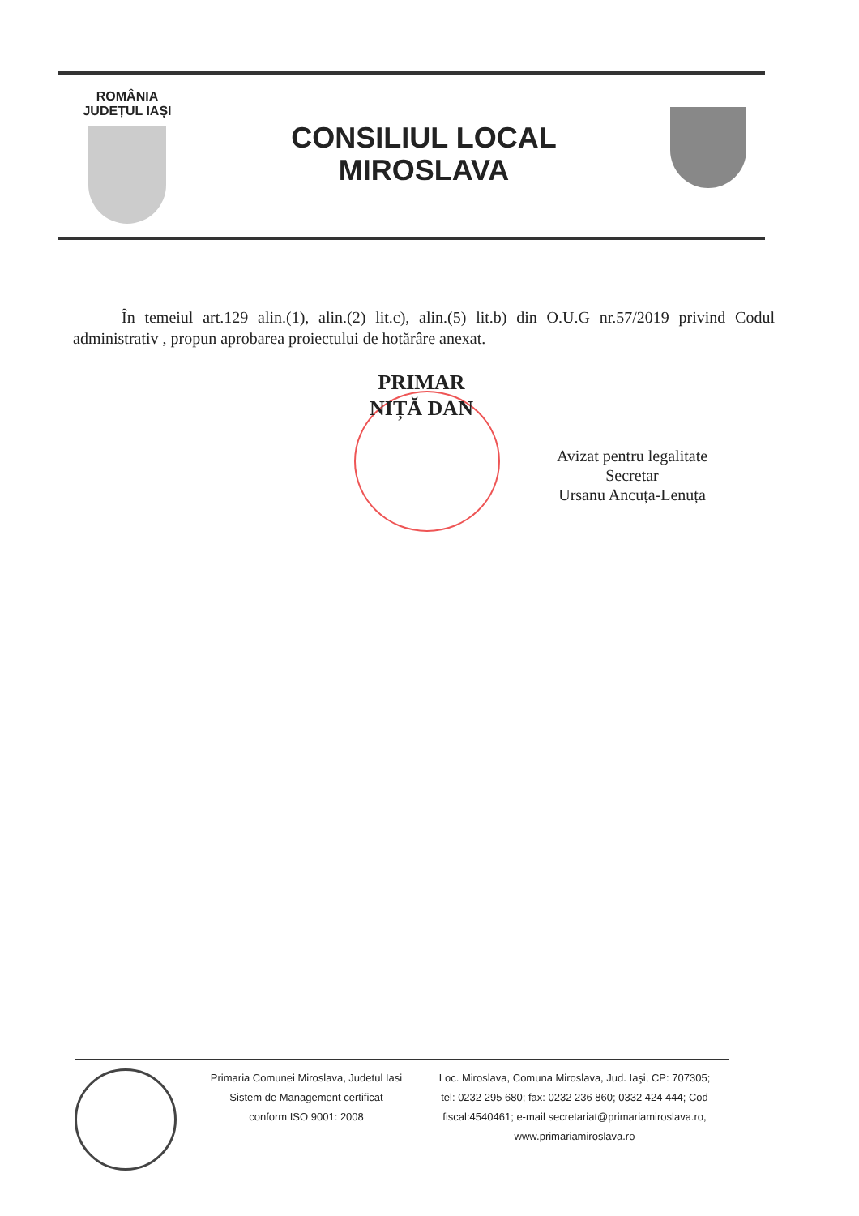ROMÂNIA
JUDEȚUL IAȘI
CONSILIUL LOCAL
MIROSLAVA
În temeiul art.129 alin.(1), alin.(2) lit.c), alin.(5) lit.b) din O.U.G nr.57/2019 privind Codul administrativ , propun aprobarea proiectului de hotărâre anexat.
PRIMAR
NIȚĂ DAN
Avizat pentru legalitate
Secretar
Ursanu Ancuța-Lenuța
Primaria Comunei Miroslava, Judetul Iasi
Sistem de Management certificat
conform ISO 9001: 2008
Loc. Miroslava, Comuna Miroslava, Jud. Iaşi, CP: 707305;
tel: 0232 295 680; fax: 0232 236 860; 0332 424 444; Cod
fiscal:4540461; e-mail secretariat@primariamiroslava.ro,
www.primariamiroslava.ro